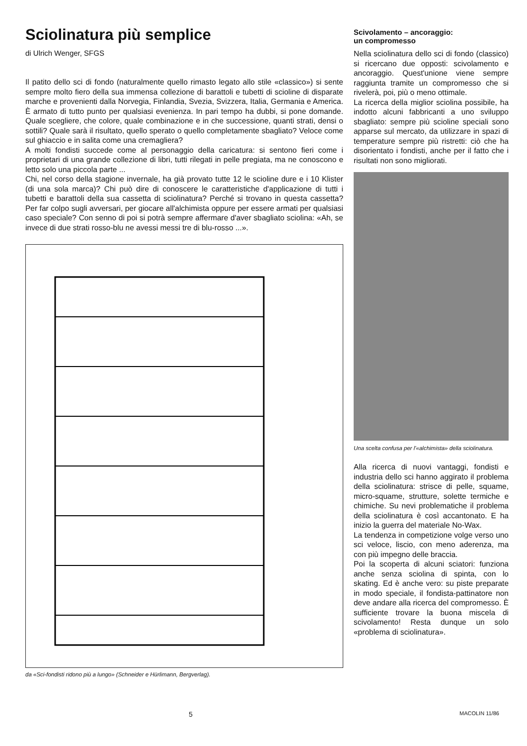Sciolinatura più semplice
di Ulrich Wenger, SFGS
Il patito dello sci di fondo (naturalmente quello rimasto legato allo stile «classico») si sente sempre molto fiero della sua immensa collezione di barattoli e tubetti di scioline di disparate marche e provenienti dalla Norvegia, Finlandia, Svezia, Svizzera, Italia, Germania e America. È armato di tutto punto per qualsiasi evenienza. In pari tempo ha dubbi, si pone domande. Quale scegliere, che colore, quale combinazione e in che successione, quanti strati, densi o sottili? Quale sarà il risultato, quello sperato o quello completamente sbagliato? Veloce come sul ghiaccio e in salita come una cremagliera?
A molti fondisti succede come al personaggio della caricatura: si sentono fieri come i proprietari di una grande collezione di libri, tutti rilegati in pelle pregiata, ma ne conoscono e letto solo una piccola parte ...
Chi, nel corso della stagione invernale, ha già provato tutte 12 le scioline dure e i 10 Klister (di una sola marca)? Chi può dire di conoscere le caratteristiche d'applicazione di tutti i tubetti e barattoli della sua cassetta di sciolinatura? Perché si trovano in questa cassetta? Per far colpo sugli avversari, per giocare all'alchimista oppure per essere armati per qualsiasi caso speciale? Con senno di poi si potrà sempre affermare d'aver sbagliato sciolina: «Ah, se invece di due strati rosso-blu ne avessi messi tre di blu-rosso ...».
da «Sci-fondisti ridono più a lungo» (Schneider e Hürlimann, Bergverlag).
Scivolamento – ancoraggio:
un compromesso
Nella sciolinatura dello sci di fondo (classico) si ricercano due opposti: scivolamento e ancoraggio. Quest'unione viene sempre raggiunta tramite un compromesso che si rivelerà, poi, più o meno ottimale.
La ricerca della miglior sciolina possibile, ha indotto alcuni fabbricanti a uno sviluppo sbagliato: sempre più scioline speciali sono apparse sul mercato, da utilizzare in spazi di temperature sempre più ristretti: ciò che ha disorientato i fondisti, anche per il fatto che i risultati non sono migliorati.
Una scelta confusa per l'«alchimista» della sciolinatura.
Alla ricerca di nuovi vantaggi, fondisti e industria dello sci hanno aggirato il problema della sciolinatura: strisce di pelle, squame, micro-squame, strutture, solette termiche e chimiche. Su nevi problematiche il problema della sciolinatura è così accantonato. E ha inizio la guerra del materiale No-Wax.
La tendenza in competizione volge verso uno sci veloce, liscio, con meno aderenza, ma con più impegno delle braccia.
Poi la scoperta di alcuni sciatori: funziona anche senza sciolina di spinta, con lo skating. Ed è anche vero: su piste preparate in modo speciale, il fondista-pattinatore non deve andare alla ricerca del compromesso. È sufficiente trovare la buona miscela di scivolamento! Resta dunque un solo «problema di sciolinatura».
5 MACOLIN 11/86